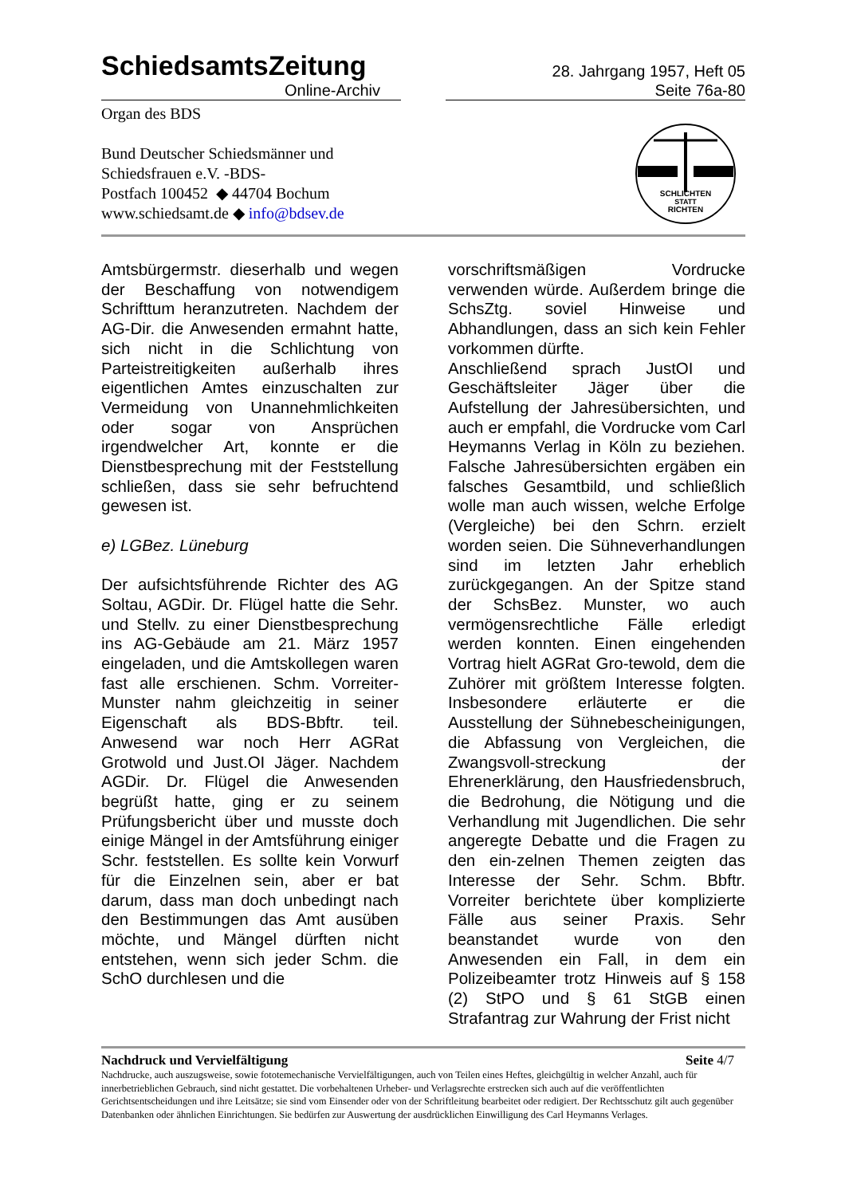SchiedsamtsZeitung
Online-Archiv
28. Jahrgang 1957, Heft 05
Seite 76a-80
Organ des BDS
Bund Deutscher Schiedsmänner und
Schiedsfrauen e.V. -BDS-
Postfach 100452 ◆ 44704 Bochum
www.schiedsamt.de ◆ info@bdsev.de
SCHLICHTEN
STATT
RICHTEN
Amtsbürgermstr. dieserhalb und wegen der Beschaffung von notwendigem Schrifttum heranzutreten. Nachdem der AG-Dir. die Anwesenden ermahnt hatte, sich nicht in die Schlichtung von Parteistreitigkeiten außerhalb ihres eigentlichen Amtes einzuschalten zur Vermeidung von Unannehmlichkeiten oder sogar von Ansprüchen irgendwelcher Art, konnte er die Dienstbesprechung mit der Feststellung schließen, dass sie sehr befruchtend gewesen ist.
e) LGBez. Lüneburg
Der aufsichtsführende Richter des AG Soltau, AGDir. Dr. Flügel hatte die Sehr. und Stellv. zu einer Dienstbesprechung ins AG-Gebäude am 21. März 1957 eingeladen, und die Amtskollegen waren fast alle erschienen. Schm. Vorreiter-Munster nahm gleichzeitig in seiner Eigenschaft als BDS-Bbftr. teil. Anwesend war noch Herr AGRat Grotwold und Just.OI Jäger. Nachdem AGDir. Dr. Flügel die Anwesenden begrüßt hatte, ging er zu seinem Prüfungsbericht über und musste doch einige Mängel in der Amtsführung einiger Schr. feststellen. Es sollte kein Vorwurf für die Einzelnen sein, aber er bat darum, dass man doch unbedingt nach den Bestimmungen das Amt ausüben möchte, und Mängel dürften nicht entstehen, wenn sich jeder Schm. die SchO durchlesen und die
vorschriftsmäßigen Vordrucke verwenden würde. Außerdem bringe die SchsZtg. soviel Hinweise und Abhandlungen, dass an sich kein Fehler vorkommen dürfte.
Anschließend sprach JustOI und Geschäftsleiter Jäger über die Aufstellung der Jahresübersichten, und auch er empfahl, die Vordrucke vom Carl Heymanns Verlag in Köln zu beziehen. Falsche Jahresübersichten ergäben ein falsches Gesamtbild, und schließlich wolle man auch wissen, welche Erfolge (Vergleiche) bei den Schrn. erzielt worden seien. Die Sühneverhandlungen sind im letzten Jahr erheblich zurückgegangen. An der Spitze stand der SchsBez. Munster, wo auch vermögensrechtliche Fälle erledigt werden konnten. Einen eingehenden Vortrag hielt AGRat Gro-tewold, dem die Zuhörer mit größtem Interesse folgten. Insbesondere erläuterte er die Ausstellung der Sühnebescheinigungen, die Abfassung von Vergleichen, die Zwangsvoll-streckung der Ehrenerklärung, den Hausfriedensbruch, die Bedrohung, die Nötigung und die Verhandlung mit Jugendlichen. Die sehr angeregte Debatte und die Fragen zu den ein-zelnen Themen zeigten das Interesse der Sehr. Schm. Bbftr. Vorreiter berichtete über komplizierte Fälle aus seiner Praxis. Sehr beanstandet wurde von den Anwesenden ein Fall, in dem ein Polizeibeamter trotz Hinweis auf § 158 (2) StPO und § 61 StGB einen Strafantrag zur Wahrung der Frist nicht
Nachdruck und Vervielfältigung Seite 4/7
Nachdrucke, auch auszugsweise, sowie fototemechanische Vervielfältigungen, auch von Teilen eines Heftes, gleichgültig in welcher Anzahl, auch für innerbetrieblichen Gebrauch, sind nicht gestattet. Die vorbehaltenen Urheber- und Verlagsrechte erstrecken sich auch auf die veröffentlichten Gerichtsentscheidungen und ihre Leitsätze; sie sind vom Einsender oder von der Schriftleitung bearbeitet oder redigiert. Der Rechtsschutz gilt auch gegenüber Datenbanken oder ähnlichen Einrichtungen. Sie bedürfen zur Auswertung der ausdrücklichen Einwilligung des Carl Heymanns Verlages.